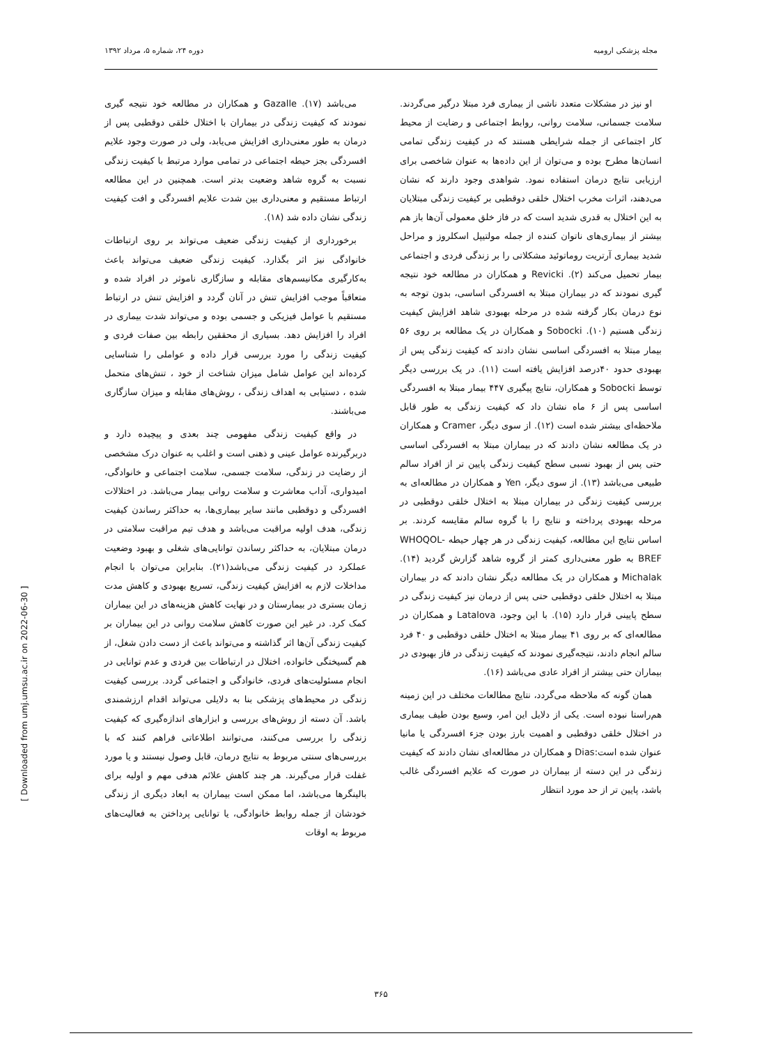مجله پزشکی ارومیه دوره ۲۴، شماره ۵، مرداد ۱۳۹۲
او نیز در مشکلات متعدد ناشی از بیماری فرد مبتلا درگیر می‌گردند. سلامت جسمانی، سلامت روانی، روابط اجتماعی و رضایت از محیط کار اجتماعی از جمله شرایطی هستند که در کیفیت زندگی تمامی انسان‌ها مطرح بوده و می‌توان از این داده‌ها به عنوان شاخصی برای ارزیابی نتایج درمان استفاده نمود. شواهدی وجود دارند که نشان می‌دهند، اثرات مخرب اختلال خلقی دوقطبی بر کیفیت زندگی مبتلایان به این اختلال به قدری شدید است که در فاز خلق معمولی آن‌ها باز هم بیشتر از بیماری‌های ناتوان کننده از جمله مولتیپل اسکلروز و مراحل شدید بیماری آرتریت روماتوئید مشکلاتی را بر زندگی فردی و اجتماعی بیمار تحمیل می‌کند (۲). Revicki و همکاران در مطالعه خود نتیجه گیری نمودند که در بیماران مبتلا به افسردگی اساسی، بدون توجه به نوع درمان بکار گرفته شده در مرحله بهبودی شاهد افزایش کیفیت زندگی هستیم (۱۰). Sobocki و همکاران در یک مطالعه بر روی ۵۶ بیمار مبتلا به افسردگی اساسی نشان دادند که کیفیت زندگی پس از بهبودی حدود ۴۰درصد افزایش یافته است (۱۱). در یک بررسی دیگر توسط Sobocki و همکاران، نتایج پیگیری ۴۴۷ بیمار مبتلا به افسردگی اساسی پس از ۶ ماه نشان داد که کیفیت زندگی به طور قابل ملاحظه‌ای بیشتر شده است (۱۲). از سوی دیگر، Cramer و همکاران در یک مطالعه نشان دادند که در بیماران مبتلا به افسردگی اساسی حتی پس از بهبود نسبی سطح کیفیت زندگی پایین تر از افراد سالم طبیعی می‌باشد (۱۳). از سوی دیگر، Yen و همکاران در مطالعه‌ای به بررسی کیفیت زندگی در بیماران مبتلا به اختلال خلقی دوقطبی در مرحله بهبودی پرداخته و نتایج را با گروه سالم مقایسه کردند. بر اساس نتایج این مطالعه، کیفیت زندگی در هر چهار حیطه WHOQOL-BREF به طور معنی‌داری کمتر از گروه شاهد گزارش گردید (۱۴). Michalak و همکاران در یک مطالعه دیگر نشان دادند که در بیماران مبتلا به اختلال خلقی دوقطبی حتی پس از درمان نیز کیفیت زندگی در سطح پایینی قرار دارد (۱۵). با این وجود، Latalova و همکاران در مطالعه‌ای که بر روی ۴۱ بیمار مبتلا به اختلال خلقی دوقطبی و ۴۰ فرد سالم انجام دادند، نتیجه‌گیری نمودند که کیفیت زندگی در فاز بهبودی در بیماران حتی بیشتر از افراد عادی می‌باشد (۱۶).
همان گونه که ملاحظه می‌گردد، نتایج مطالعات مختلف در این زمینه هم‌راستا نبوده است. یکی از دلایل این امر، وسیع بودن طیف بیماری در اختلال خلقی دوقطبی و اهمیت بارز بودن جزء افسردگی یا مانیا عنوان شده است:Dias و همکاران در مطالعه‌ای نشان دادند که کیفیت زندگی در این دسته از بیماران در صورت که علایم افسردگی غالب باشد، پایین تر از حد مورد انتظار
می‌باشد (۱۷). Gazalle و همکاران در مطالعه خود نتیجه گیری نمودند که کیفیت زندگی در بیماران با اختلال خلقی دوقطبی پس از درمان به طور معنی‌داری افزایش می‌یابد، ولی در صورت وجود علایم افسردگی بجز حیطه اجتماعی در تمامی موارد مرتبط با کیفیت زندگی نسبت به گروه شاهد وضعیت بدتر است. همچنین در این مطالعه ارتباط مستقیم و معنی‌داری بین شدت علایم افسردگی و افت کیفیت زندگی نشان داده شد (۱۸).
برخورداری از کیفیت زندگی ضعیف می‌تواند بر روی ارتباطات خانوادگی نیز اثر بگذارد. کیفیت زندگی ضعیف می‌تواند باعث به‌کارگیری مکانیسم‌های مقابله و سازگاری ناموثر در افراد شده و متعاقباً موجب افزایش تنش در آنان گردد و افزایش تنش در ارتباط مستقیم با عوامل فیزیکی و جسمی بوده و می‌تواند شدت بیماری در افراد را افزایش دهد. بسیاری از محققین رابطه بین صفات فردی و کیفیت زندگی را مورد بررسی قرار داده و عواملی را شناسایی کرده‌اند این عوامل شامل میزان شناخت از خود ، تنش‌های متحمل شده ، دستیابی به اهداف زندگی ، روش‌های مقابله و میزان سازگاری می‌باشند.
در واقع کیفیت زندگی مفهومی چند بعدی و پیچیده دارد و دربرگیرنده عوامل عینی و ذهنی است و اغلب به عنوان درک مشخصی از رضایت در زندگی، سلامت جسمی، سلامت اجتماعی و خانوادگی، امیدواری، آداب معاشرت و سلامت روانی بیمار می‌باشد. در اختلالات افسردگی و دوقطبی مانند سایر بیماری‌ها، به حداکثر رساندن کیفیت زندگی، هدف اولیه مراقبت می‌باشد و هدف تیم مراقبت سلامتی در درمان مبتلایان، به حداکثر رساندن توانایی‌های شغلی و بهبود وضعیت عملکرد در کیفیت زندگی می‌باشد(۲۱). بنابراین می‌توان با انجام مداخلات لازم به افزایش کیفیت زندگی، تسریع بهبودی و کاهش مدت زمان بستری در بیمارستان و در نهایت کاهش هزینه‌های در این بیماران کمک کرد. در غیر این صورت کاهش سلامت روانی در این بیماران بر کیفیت زندگی آن‌ها اثر گذاشته و می‌تواند باعث از دست دادن شغل، از هم گسیختگی خانواده، اختلال در ارتباطات بین فردی و عدم توانایی در انجام مسئولیت‌های فردی، خانوادگی و اجتماعی گردد. بررسی کیفیت زندگی در محیط‌های پزشکی بنا به دلایلی می‌تواند اقدام ارزشمندی باشد. آن دسته از روش‌های بررسی و ابزارهای اندازه‌گیری که کیفیت زندگی را بررسی می‌کنند، می‌توانند اطلاعاتی فراهم کنند که با بررسی‌های سنتی مربوط به نتایج درمان، قابل وصول نیستند و یا مورد غفلت قرار می‌گیرند. هر چند کاهش علائم هدفی مهم و اولیه برای بالینگرها می‌باشد، اما ممکن است بیماران به ابعاد دیگری از زندگی خودشان از جمله روابط خانوادگی، یا توانایی پرداختن به فعالیت‌های مربوط به اوقات
[ Downloaded from umj.umsu.ac.ir on 2022-06-30 ]
۳۶۵